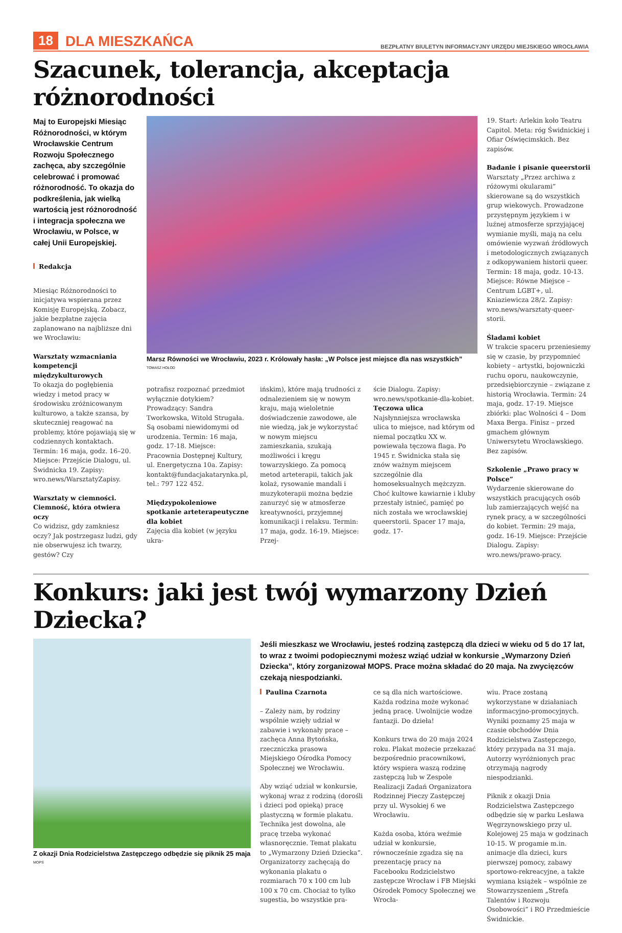18 DLA MIESZKAŃCA BEZPŁATNY BIULETYN INFORMACYJNY URZĘDU MIEJSKIEGO WROCŁAWIA
Szacunek, tolerancja, akceptacja różnorodności
Maj to Europejski Miesiąc Różnorodności, w którym Wrocławskie Centrum Rozwoju Społecznego zachęca, aby szczególnie celebrować i promować różnorodność. To okazja do podkreślenia, jak wielką wartością jest różnorodność i integracja społeczna we Wrocławiu, w Polsce, w całej Unii Europejskiej.
Redakcja
Miesiąc Różnorodności to inicjatywa wspierana przez Komisję Europejską. Zobacz, jakie bezpłatne zajęcia zaplanowano na najbliższe dni we Wrocławiu:
Warsztaty wzmacniania kompetencji międzykulturowych
To okazja do pogłębienia wiedzy i metod pracy w środowisku zróżnicowanym kulturowo, a także szansa, by skuteczniej reagować na problemy, które pojawiają się w codziennych kontaktach. Termin: 16 maja, godz. 16–20. Miejsce: Przejście Dialogu, ul. Świdnicka 19. Zapisy: wro.news/WarsztatyZapisy.
Warsztaty w ciemności. Ciemność, która otwiera oczy
Co widzisz, gdy zamkniesz oczy? Jak postrzegasz ludzi, gdy nie obserwujesz ich twarzy, gestów? Czy
Marsz Równości we Wrocławiu, 2023 r. Królowały hasła: „W Polsce jest miejsce dla nas wszystkich” TOMASZ HOŁOD
potrafisz rozpoznać przedmiot wyłącznie dotykiem? Prowadzący: Sandra Tworkowska, Witold Strugała. Są osobami niewidomymi od urodzenia. Termin: 16 maja, godz. 17-18. Miejsce: Pracownia Dostępnej Kultury, ul. Energetyczna 10a. Zapisy: kontakt@fundacjakatarynka.pl, tel.: 797 122 452.
Międzypokoleniowe spotkanie arteterapeutyczne dla kobiet
Zajęcia dla kobiet (w języku ukra-
ińskim), które mają trudności z odnalezieniem się w nowym kraju, mają wieloletnie doświadczenie zawodowe, ale nie wiedzą, jak je wykorzystać w nowym miejscu zamieszkania, szukają możliwości i kręgu towarzyskiego. Za pomocą metod arteterapii, takich jak kolaż, rysowanie mandali i muzykoterapii można będzie zanurzyć się w atmosferze kreatywności, przyjemnej komunikacji i relaksu. Termin: 17 maja, godz. 16-19. Miejsce: Przej-
ście Dialogu. Zapisy: wro.news/spotkanie-dla-kobiet.
Tęczowa ulica
Najsłynniejsza wrocławska ulica to miejsce, nad którym od niemal początku XX w. powiewała tęczowa flaga. Po 1945 r. Świdnicka stała się znów ważnym miejscem szczególnie dla homoseksualnych mężczyzn. Choć kultowe kawiarnie i kluby przestały istnieć, pamięć po nich została we wrocławskiej queerstorii. Spacer 17 maja, godz. 17-
19. Start: Arlekin koło Teatru Capitol. Meta: róg Świdnickiej i Ofiar Oświęcimskich. Bez zapisów.
Badanie i pisanie queerstorii
Warsztaty „Przez archiwa z różowymi okularami” skierowane są do wszystkich grup wiekowych. Prowadzone przystępnym językiem i w luźnej atmosferze sprzyjającej wymianie myśli, mają na celu omówienie wyzwań źródłowych i metodologicznych związanych z odkopywaniem historii queer. Termin: 18 maja, godz. 10-13. Miejsce: Równe Miejsce – Centrum LGBT+, ul. Kniaziewicza 28/2. Zapisy: wro.news/warsztaty-queer-storii.
Śladami kobiet
W trakcie spaceru przeniesiemy się w czasie, by przypomnieć kobiety – artystki, bojowniczki ruchu oporu, naukowczynie, przedsiębiorczynie – związane z historią Wrocławia. Termin: 24 maja, godz. 17-19. Miejsce zbiórki: plac Wolności 4 – Dom Maxa Berga. Finisz – przed gmachem głównym Uniwersytetu Wrocławskiego. Bez zapisów.
Szkolenie „Prawo pracy w Polsce”
Wydarzenie skierowane do wszystkich pracujących osób lub zamierzających wejść na rynek pracy, a w szczególności do kobiet. Termin: 29 maja, godz. 16-19. Miejsce: Przejście Dialogu. Zapisy: wro.news/prawo-pracy.
Konkurs: jaki jest twój wymarzony Dzień Dziecka?
Z okazji Dnia Rodzicielstwa Zastępczego odbędzie się piknik 25 maja MOPS
Jeśli mieszkasz we Wrocławiu, jesteś rodziną zastępczą dla dzieci w wieku od 5 do 17 lat, to wraz z twoimi podopiecznymi możesz wziąć udział w konkursie „Wymarzony Dzień Dziecka”, który zorganizował MOPS. Prace można składać do 20 maja. Na zwycięzców czekają niespodzianki.
Paulina Czarnota
– Zależy nam, by rodziny wspólnie wzięły udział w zabawie i wykonały prace – zachęca Anna Bytońska, rzeczniczka prasowa Miejskiego Ośrodka Pomocy Społecznej we Wrocławiu.
Aby wziąć udział w konkursie, wykonaj wraz z rodziną (dorośli i dzieci pod opieką) pracę plastyczną w formie plakatu. Technika jest dowolna, ale pracę trzeba wykonać własnoręcznie. Temat plakatu to „Wymarzony Dzień Dziecka”. Organizatorzy zachęcają do wykonania plakatu o rozmiarach 70 x 100 cm lub 100 x 70 cm. Chociaż to tylko sugestia, bo wszystkie pra-
ce są dla nich wartościowe. Każda rodzina może wykonać jedną pracę. Uwolnijcie wodze fantazji. Do dzieła!
Konkurs trwa do 20 maja 2024 roku. Plakat możecie przekazać bezpośrednio pracownikowi, który wspiera waszą rodzinę zastępczą lub w Zespole Realizacji Zadań Organizatora Rodzinnej Pieczy Zastępczej przy ul. Wysokiej 6 we Wrocławiu.
Każda osoba, która weźmie udział w konkursie, równocześnie zgadza się na prezentację pracy na Facebooku Rodzicielstwo zastępcze Wrocław i FB Miejski Ośrodek Pomocy Społecznej we Wrocła-
wiu. Prace zostaną wykorzystane w działaniach informacyjno-promocyjnych. Wyniki poznamy 25 maja w czasie obchodów Dnia Rodzicielstwa Zastępczego, który przypada na 31 maja. Autorzy wyróżnionych prac otrzymają nagrody niespodzianki.
Piknik z okazji Dnia Rodzicielstwa Zastępczego odbędzie się w parku Lesława Węgrzynowskiego przy ul. Kolejowej 25 maja w godzinach 10-15. W progamie m.in. animacje dla dzieci, kurs pierwszej pomocy, zabawy sportowo-rekreacyjne, a także wymiana książek – wspólnie ze Stowarzyszeniem „Strefa Talentów i Rozwoju Osobowości” i RO Przedmieście Świdnickie.